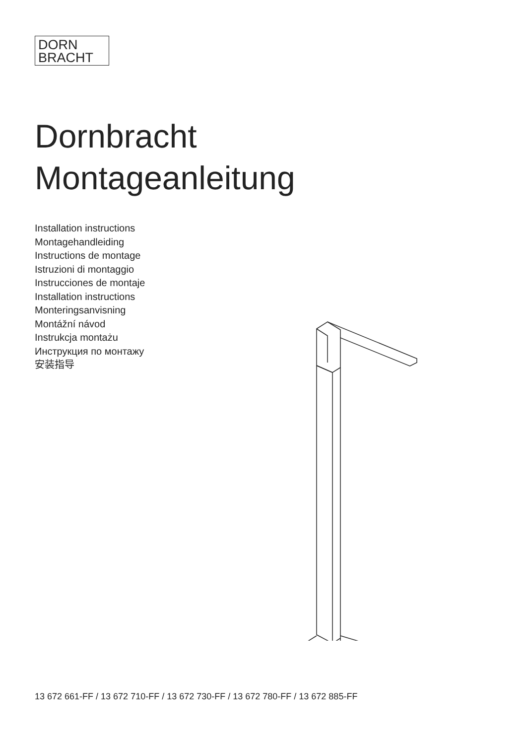DORN
BRACHT
Dornbracht
Montageanleitung
Installation instructions
Montagehandleiding
Instructions de montage
Istruzioni di montaggio
Instrucciones de montaje
Installation instructions
Monteringsanvisning
Montážní návod
Instrukcja montażu
Инструкция по монтажу
安装指导
13 672 661-FF / 13 672 710-FF / 13 672 730-FF / 13 672 780-FF / 13 672 885-FF